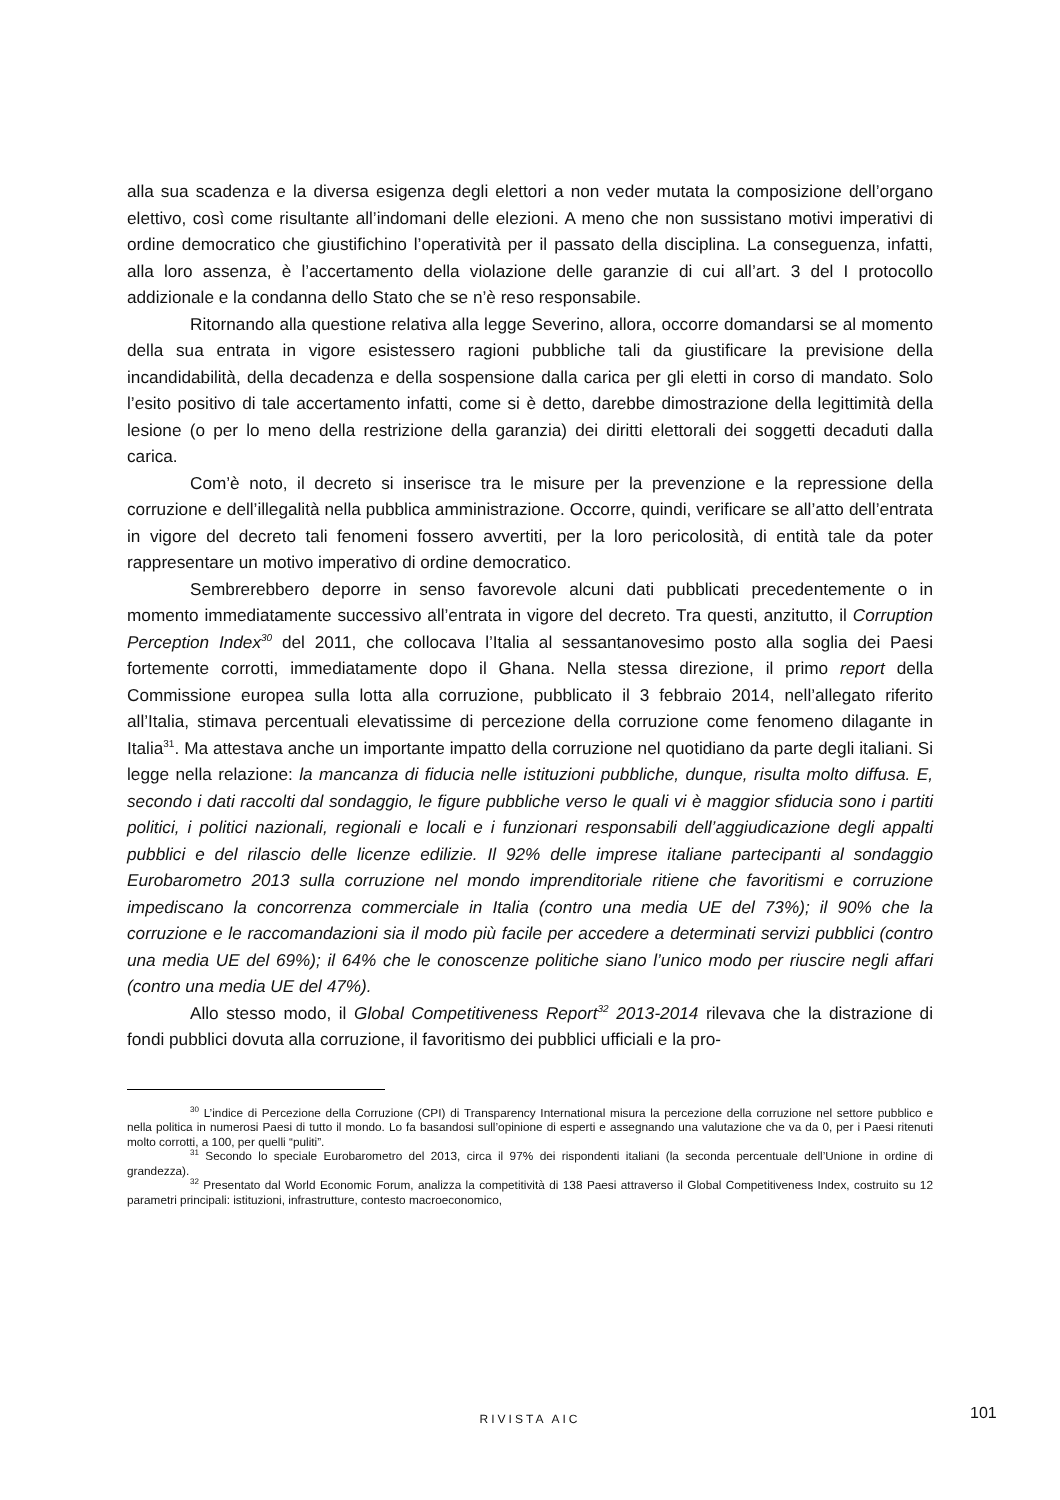alla sua scadenza e la diversa esigenza degli elettori a non veder mutata la composizione dell’organo elettivo, così come risultante all’indomani delle elezioni. A meno che non sussistano motivi imperativi di ordine democratico che giustifichino l’operatività per il passato della disciplina. La conseguenza, infatti, alla loro assenza, è l’accertamento della violazione delle garanzie di cui all’art. 3 del I protocollo addizionale e la condanna dello Stato che se n’è reso responsabile.
Ritornando alla questione relativa alla legge Severino, allora, occorre domandarsi se al momento della sua entrata in vigore esistessero ragioni pubbliche tali da giustificare la previsione della incandidabilità, della decadenza e della sospensione dalla carica per gli eletti in corso di mandato. Solo l’esito positivo di tale accertamento infatti, come si è detto, darebbe dimostrazione della legittimità della lesione (o per lo meno della restrizione della garanzia) dei diritti elettorali dei soggetti decaduti dalla carica.
Com’è noto, il decreto si inserisce tra le misure per la prevenzione e la repressione della corruzione e dell’illegalità nella pubblica amministrazione. Occorre, quindi, verificare se all’atto dell’entrata in vigore del decreto tali fenomeni fossero avvertiti, per la loro pericolosità, di entità tale da poter rappresentare un motivo imperativo di ordine democratico.
Sembrerebbero deporre in senso favorevole alcuni dati pubblicati precedentemente o in momento immediatamente successivo all’entrata in vigore del decreto. Tra questi, anzitutto, il Corruption Perception Index<sup>30</sup> del 2011, che collocava l’Italia al sessantanovesimo posto alla soglia dei Paesi fortemente corrotti, immediatamente dopo il Ghana. Nella stessa direzione, il primo report della Commissione europea sulla lotta alla corruzione, pubblicato il 3 febbraio 2014, nell’allegato riferito all’Italia, stimava percentuali elevatissime di percezione della corruzione come fenomeno dilagante in Italia<sup>31</sup>. Ma attestava anche un importante impatto della corruzione nel quotidiano da parte degli italiani. Si legge nella relazione: la mancanza di fiducia nelle istituzioni pubbliche, dunque, risulta molto diffusa. E, secondo i dati raccolti dal sondaggio, le figure pubbliche verso le quali vi è maggior sfiducia sono i partiti politici, i politici nazionali, regionali e locali e i funzionari responsabili dell’aggiudicazione degli appalti pubblici e del rilascio delle licenze edilizie. Il 92% delle imprese italiane partecipanti al sondaggio Eurobarometro 2013 sulla corruzione nel mondo imprenditoriale ritiene che favoritismi e corruzione impediscano la concorrenza commerciale in Italia (contro una media UE del 73%); il 90% che la corruzione e le raccomandazioni sia il modo più facile per accedere a determinati servizi pubblici (contro una media UE del 69%); il 64% che le conoscenze politiche siano l’unico modo per riuscire negli affari (contro una media UE del 47%).
Allo stesso modo, il Global Competitiveness Report<sup>32</sup> 2013-2014 rilevava che la distrazione di fondi pubblici dovuta alla corruzione, il favoritismo dei pubblici ufficiali e la pro-
<sup>30</sup> L’indice di Percezione della Corruzione (CPI) di Transparency International misura la percezione della corruzione nel settore pubblico e nella politica in numerosi Paesi di tutto il mondo. Lo fa basandosi sull’opinione di esperti e assegnando una valutazione che va da 0, per i Paesi ritenuti molto corrotti, a 100, per quelli “puliti”.
<sup>31</sup> Secondo lo speciale Eurobarometro del 2013, circa il 97% dei rispondenti italiani (la seconda percentuale dell’Unione in ordine di grandezza).
<sup>32</sup> Presentato dal World Economic Forum, analizza la competitività di 138 Paesi attraverso il Global Competitiveness Index, costruito su 12 parametri principali: istituzioni, infrastrutture, contesto macroeconomico,
RIVISTA AIC 101